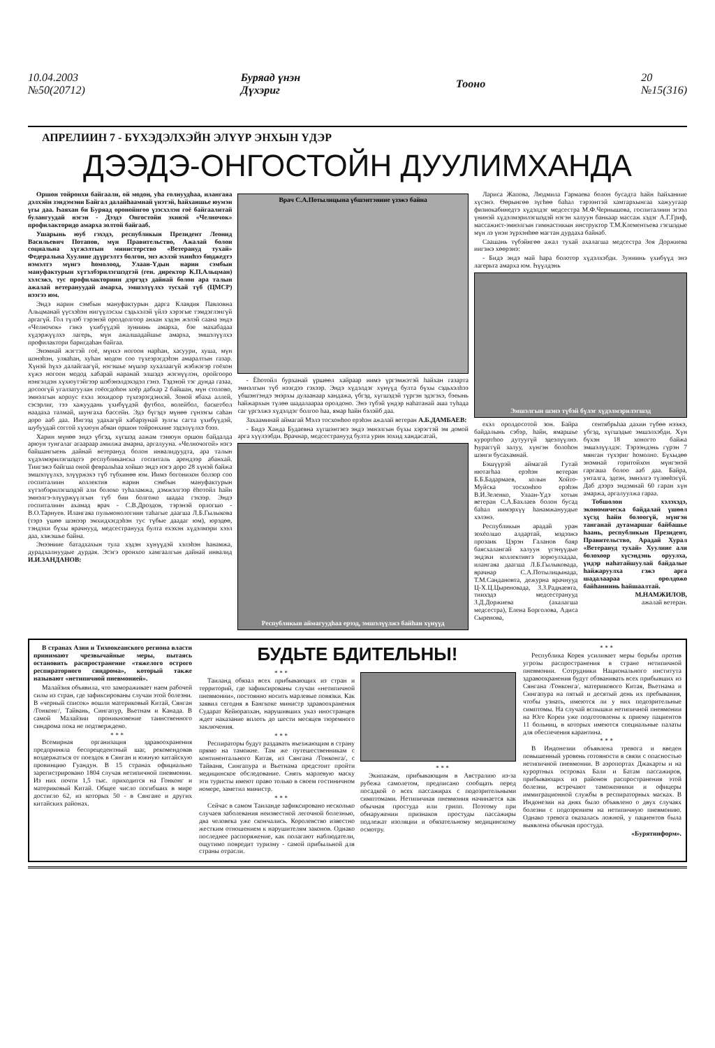10.04.2003
№50(20712)
Буряад үнэн
Дүхэриг
Тооно
20
№15(316)
АПРЕЛИИН 7 - БҮХЭДЭЛХЭЙН ЭЛҮҮР ЭНХЫН ҮДЭР
ДЭЭДЭ-ОНГОСТОЙН ДУУЛИМХАНДА
Оршон тойронхи байгаали, ой модон, уһа голнуудһаа, илангаяа дэлхэйн зэндэмэни Байгал далайһаамнай үнэтэй, һайханшье юумэн үгы даа. Һаяхан би Буряад оронойнгоо үзэсхэлэн гоё байгаалитай булангуудай нэгэн - Дээдэ Онгостойн эхинэй «Челночок» профилакторидо амарха золтой байгааб.
Ушарынь юуб гэхэдэ, республикын Президент Леонид Васильевич Потапов, мүн Правительство, Ажалай болон социальна хүгжэлтын министерство «Ветерануд тухай» Федеральна Хуулиие дүүргэлтэ болгон, энэ жэлэй эхинһээ бюджедтэ нэмэлтэ мүнгэ һомолоод, Улаан-Үдын нарин сэмбын мануфактурын хүтэлбэрилэгшэдтэй (ген. директор К.П.Альцман) хэлсэжэ, тус профилакториин дэргэдэ дайнай болон ара талын ажалай ветерануудай амарха, эмшэлүүлхэ тусхай түб (ЦМСР) нээгээ юм.
Эндэ нарин сэмбын мануфактурын дарга Клавдия Павловна Альцманай үүсхэһэн нигүүлэсхы сэдьхэлэй үйлэ хэрэгые тэмдэглэнгүй аргагүй. Гол түлэб тэрэнэй оролдолгоор анхан хэдэн жэлэй саана эндэ «Челночок» гэжэ үхибүүдэй зуниинь амарха, бэе махабадаа хүдэржүүлхэ лагерь, мүн ажалшадайшье амарха, эмшэлүүлхэ профилактори баригдаһан байгаа.
Энэмнай жэгтэй гоё, мүнхэ ногоон нарһан, хасуури, хуша, мүн шэнэһэн, уляаһан, хуһан модон соо түхеэрэгдэһэн амаралтын газар. Хүнэй һүхэ далайгаагүй, нэгэшье мүшэр хухалаагүй жэбжэгэр гоёхон хүжэ ногоон модод хабарай наранай элшэдэ жэгнүүлэн, оройгооро нэнгэлдэн хүхюутэйгээр шэбэнэлдэхэдэл гэнэ. Тэдэнэй тэг дунда газаа, досоогүй угалзатуулан гоёогдоһон хоёр дабхар 2 байшан, мүн столово, эмнэлгын корпус ехэл зохидоор түхеэрэгдэнхэй. Зоной ябаха аллей, сэсэрлиг, тээ хажуудань үхибүүдэй футбол, волейбол, баскетбол наадаха талмай, шунгаха бассейн. Эдэ бүгэдэ мүнөө гүнзэгы саһан доро ааб даа. Иигээд удахагүй хабарзунай зулгы сагта үхибүүдэй, шубуудай соггой хүхюун абяан оршон тойронхиие зэдэлүүлхэ бээз.
Харин мүнөө эндэ үбгэд, хүгшэд аажам тэнюун оршон байдалда арюун тунгалаг агаараар амилжа амарна, аргалууна. «Челночогой» нэгэ байшангыень дайнай ветерануд болон инвалидуудта, ара талын хүдэлмэрилэгшэдтэ республиканска госпиталь арендээр абанхай. Тиигэжэ байгша оной февральһаа хойшо эндэ нэгэ доро 28 хүнэй байжа эмшэлүүлхэ, элүүржэхэ түб түбхинөө юм. Иимэ богонихон болзор соо госпиталиин коллектив нарин сэмбын мануфактурын хүтэлбэрилэгшэдэй али болохо туһаламжа, дэмжэлгээр ёһотойл һайн эмнэлгэ-элүүржүүлгын түб бии болгожо шадаа гэхээр. Эндэ госпиталиин ахамад врач - С.В.Дроздов, тэрэнэй орлогшо - В.О.Тарнуев. Илангаяа пульмонологиин таһагые даагша Л.Б.Гылыкова (тэрэ үшөө шэнээр эмхидхэгдэһэн тус түбые даадаг юм), юрэдөө, тэндэхи бүхы врачнууд, медсестранууд булта ехэхэн хүдэлмэри хээл даа, хэжэшье байна.
Энээниие батадхахын тула хэдэн хүнүүдэй хэлэһэн һанамжа, дурадхалнуудые дурдая. Эсэгэ оронхоо хамгаалгын дайнай инвалид И.И.ЗАНДАНОВ:
Врач С.А.Потылицына үбшэнтэниие үзэжэ байна
- Ёһотойл бурханай үршөөл хайраар иимэ үргэмжэтэй һайхан газарта эмнэлгын түб нээгдээ гэхээр. Эндэ хүдэлдэг хүнүүд булта бүхы сэдьхэлһээ үбшэнтэндэ энэрхы дулаанаар хандажа, үбгэд, хүгшэдэй түргэн эдэгэхэ, бэеынь һайжархын түлөө шадалаараа оролдоно. Энэ түбэй үндэр наһатанай аша туһада саг үргэлжэ хүдэлдэг болгоо һаа, ямар һайн бэлэйб даа.
Захааминай аймагай Мэлэ тосхонһоо ерэһэн ажалай ветеран А.Б.ДАМБАЕВ:
- Бидэ Ханда Будаевна хүгшэнтэеэ эндэ эмнэлгын бүхы хэрэгтэй эм домой арга хүүлээбди. Врачнар, медсестранууд булта урин зохид хандасатай,
Республикын аймагуудһаа ерээд, эмшэлүүлжэ байһан хүнүүд
Лариса Жапова, Людмила Гармаева болон бусадта һайн һайханиие хүсэнэ. Өөрынгөө зүгһөө баһал тэрээнтэй хамтархынгаа хажуугаар физиокабинедтэ хүдэлдэг медсестра М.Ф.Чернышова, госпиталиин эгээл үнинэй хүдэлмэрилэгшэдэй нэгэн халуун банкаар массаж хэдэг А.Г.Гриф, массажист-эмнэлгын гимнастикын инструктор Т.М.Клементьева гэгшэдые мүн лэ үнэн зүрхэнһөө магтан дурдаха байнаб.
Саашань түбэйнгөө ажал тухай ахалагша медсестра Зоя Доржиева иигэжэ хөөрэнэ:
- Бидэ эндэ май һара болотор хүдэлхэбди. Зуниинь үхибүүд энэ лагерьта амарха юм. Һүүлдэнь
Эмшэлгын шэнэ түбэй бүлэг хүдэлмэрилэгшэд
ехэл оролдосотой зон. Байра байдалынь сэбэр, һайн, ямаршье курортһоо дутуугүй эдеэлүүлнэ. Һураггүй залуу, хүнгэн болоһон шэнги бусахамнай.
Бэшүүрэй аймагай Гутай нютагһаа ерэһэн ветеран Б.Б.Бадармаев, холын Хойто-Муйска тосхонһоо ерэһэн В.И.Зеленко, Улаан-Үдэ хотын ветеран С.А.Бахлаев болон бусад баһал иимэрхүү һанамжануудые хэлэнэ.
Республикын арадай уран зохёолшо алдартай, мэдээжэ прозаик Цэрэн Галанов баяр баясхалангай халуун үгэнүүдые эндэхи коллективтэ зорюулхадаа, илангаяа даагша Л.Б.Гылыковада, врачнар С.А.Потылицынада, Т.М.Сандановта, дежурна врачнууд Ц-Х.Ц.Цыреновада, З.З.Раднаевта, тиихэдэ медсестранууд З.Д.Доржиева (ахалагша медсестра), Елена Борголова, Адиса Сыренова,
сентябрьһаа дахин түбөө нээжэ, үбгэд, хүгшэдые эмшэлхэбди. Хүн бүхэн 18 хоногто байжа эмшэлүүлдэг. Тэрээндэнь гүрэн 7 мянган түхэриг һомолно. Бүхыдөө энэмнай горитойхон мүнгэнэй гаргаша болоо ааб даа. Байра, унталга, эдеэн, эмнэлгэ түлөөһэгүй. Даб дээрэ эндэмнай 60 гаран хүн амаржа, аргалуулжа гараа.
Тобшолон хэлэхэдэ, экономическа байдалай үшөөл хүсэд һайн болоогүй, мүнгэн танганай дутамаршаг байбашье һаань, республикын Президент, Правительство, Арадай Хурал «Ветерануд тухай» Хуулиие али болохоор хүсэндэнь оруулха, үндэр наһатайшуулай байдалые һайжаруулха гэжэ арга шадалаараа оролдожо байһаниинь һайшаалтай.
М.НАМЖИЛОВ,
ажалай ветеран.
В странах Азии и Тихоокеанского региона власти принимают чрезвычайные меры, пытаясь остановить распространение «тяжелого острого респираторного синдрома», который также называют «нетипичной пневмонией».
Малайзия объявила, что замораживает наем рабочей силы из стран, где зафиксированы случаи этой болезни. В «черный список» вошли материковый Китай, Сянган /Гонконг/, Тайвань, Сингапур, Вьетнам и Канада. В самой Малайзии проникновение таинственного синдрома пока не подтверждено.
* * *
Всемирная организация здравоохранения предприняла беспрецедентный шаг, рекомендовав воздержаться от поездок в Сянган и южную китайскую провинцию Гуандун. В 15 странах официально зарегистрировано 1804 случая нетипичной пневмонии. Из них почти 1,5 тыс. приходится на Гонконг и материковый Китай. Общее число погибших в мире достигло 62, из которых 50 - в Сянгане и других китайских районах.
БУДЬТЕ БДИТЕЛЬНЫ!
* * *
Таиланд обязал всех прибывающих из стран и территорий, где зафиксированы случаи «нетипичной пневмонии», постоянно носить марлевые повязки. Как заявил сегодня в Бангкоке министр здравоохранения Сударат Кейюрапхан, нарушивших указ иностранцев ждет наказание вплоть до шести месяцев тюремного заключения.
* * *
Респираторы будут раздавать въезжающим в страну прямо на таможне. Там же путешественникам с континентального Китая, из Сянгана /Гонконга/, с Тайваня, Сингапура и Вьетнама предстоит пройти медицинское обследование. Снять марлевую маску эти туристы имеют право только в своем гостиничном номере, заметил министр.
* * *
Сейчас в самом Таиланде зафиксировано несколько случаев заболевания неизвестной легочной болезнью, два человека уже скончались. Королевство известно жестким отношением к нарушителям законов. Однако последнее распоряжение, как полагают наблюдатели, ощутимо повредит туризму - самой прибыльной для страны отрасли.
* * *
Экипажам, прибывающим в Австралию из-за рубежа самолетом, предписано сообщать перед посадкой о всех пассажирах с подозрительными симптомами. Нетипичная пневмония начинается как обычная простуда или грипп. Поэтому при обнаружении признаков простуды пассажиры подлежат изоляции и обязательному медицинскому осмотру.
* * *
Республика Корея усиливает меры борьбы против угрозы распространения в стране нетипичной пневмонии. Сотрудники Национального института здравоохранения будут обзванивать всех прибывших из Сянгана /Гонконга/, материкового Китая, Вьетнама и Сингапура на пятый и десятый день их пребывания, чтобы узнать, имеются ли у них подозрительные симптомы. На случай вспышки нетипичной пневмонии на Юге Кореи уже подготовлены к приему пациентов 11 больниц, в которых имеются специальные палаты для обеспечения карантина.
* * *
В Индонезии объявлена тревога и введен повышенный уровень готовности в связи с опасностью нетипичной пневмонии. В аэропортах Джакарты и на курортных островах Бали и Батам пассажиров, прибывающих из районов распространения этой болезни, встречают таможенники и офицеры иммиграционной службы в респираторных масках. В Индонезии на днях было объявлено о двух случаях болезни с подозрением на нетипичную пневмонию. Однако тревога оказалась ложной, у пациентов была выявлена обычная простуда.
«Бурятинформ».